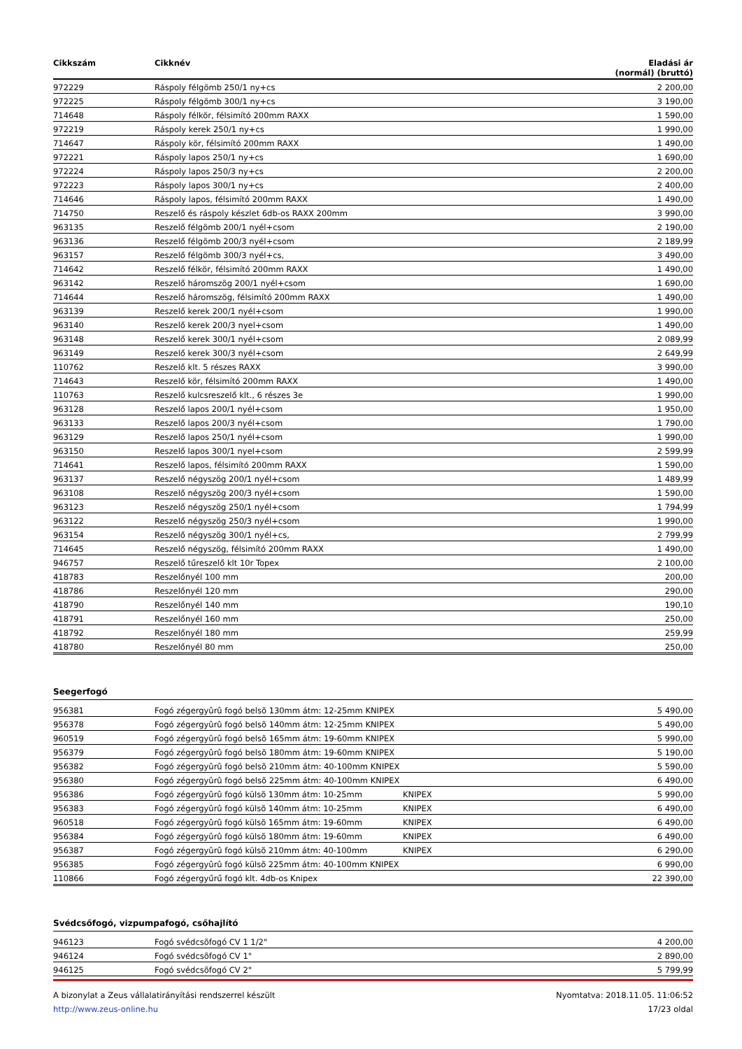| Cikkszám | Cikknév | | Eladási ár (normál) (bruttó) |
| --- | --- | --- | --- |
| 972229 | Ráspoly félgömb 250/1 ny+cs | | 2 200,00 |
| 972225 | Ráspoly félgömb 300/1 ny+cs | | 3 190,00 |
| 714648 | Ráspoly félkör, félsimító 200mm RAXX | | 1 590,00 |
| 972219 | Ráspoly kerek 250/1 ny+cs | | 1 990,00 |
| 714647 | Ráspoly kör, félsimító 200mm RAXX | | 1 490,00 |
| 972221 | Ráspoly lapos 250/1 ny+cs | | 1 690,00 |
| 972224 | Ráspoly lapos 250/3 ny+cs | | 2 200,00 |
| 972223 | Ráspoly lapos 300/1 ny+cs | | 2 400,00 |
| 714646 | Ráspoly lapos, félsimító 200mm RAXX | | 1 490,00 |
| 714750 | Reszelő és ráspoly készlet 6db-os RAXX 200mm | | 3 990,00 |
| 963135 | Reszelő félgömb 200/1 nyél+csom | | 2 190,00 |
| 963136 | Reszelő félgömb 200/3 nyél+csom | | 2 189,99 |
| 963157 | Reszelő félgömb 300/3 nyél+cs, | | 3 490,00 |
| 714642 | Reszelő félkör, félsimító 200mm RAXX | | 1 490,00 |
| 963142 | Reszelő háromszög 200/1 nyél+csom | | 1 690,00 |
| 714644 | Reszelő háromszög, félsimító 200mm RAXX | | 1 490,00 |
| 963139 | Reszelő kerek 200/1 nyél+csom | | 1 990,00 |
| 963140 | Reszelő kerek 200/3 nyel+csom | | 1 490,00 |
| 963148 | Reszelő kerek 300/1 nyél+csom | | 2 089,99 |
| 963149 | Reszelő kerek 300/3 nyél+csom | | 2 649,99 |
| 110762 | Reszelő klt. 5 részes RAXX | | 3 990,00 |
| 714643 | Reszelő kör, félsimító 200mm RAXX | | 1 490,00 |
| 110763 | Reszelő kulcsreszelő klt., 6 részes 3e | | 1 990,00 |
| 963128 | Reszelő lapos 200/1 nyél+csom | | 1 950,00 |
| 963133 | Reszelő lapos 200/3 nyél+csom | | 1 790,00 |
| 963129 | Reszelő lapos 250/1 nyél+csom | | 1 990,00 |
| 963150 | Reszelő lapos 300/1 nyel+csom | | 2 599,99 |
| 714641 | Reszelő lapos, félsimító 200mm RAXX | | 1 590,00 |
| 963137 | Reszelő négyszög 200/1 nyél+csom | | 1 489,99 |
| 963108 | Reszelő négyszög 200/3 nyél+csom | | 1 590,00 |
| 963123 | Reszelő négyszög 250/1 nyél+csom | | 1 794,99 |
| 963122 | Reszelő négyszög 250/3 nyél+csom | | 1 990,00 |
| 963154 | Reszelő négyszög 300/1 nyél+cs, | | 2 799,99 |
| 714645 | Reszelő négyszög, félsimító 200mm RAXX | | 1 490,00 |
| 946757 | Reszelő tűreszelő klt 10r Topex | | 2 100,00 |
| 418783 | Reszelőnyél 100 mm | | 200,00 |
| 418786 | Reszelőnyél 120 mm | | 290,00 |
| 418790 | Reszelőnyél 140 mm | | 190,10 |
| 418791 | Reszelőnyél 160 mm | | 250,00 |
| 418792 | Reszelőnyél 180 mm | | 259,99 |
| 418780 | Reszelőnyél 80 mm | | 250,00 |
Seegerfogó
| 956381 | Fogó zégergyûrû fogó belsõ 130mm átm: 12-25mm KNIPEX | | 5 490,00 |
| 956378 | Fogó zégergyûrû fogó belsõ 140mm átm: 12-25mm KNIPEX | | 5 490,00 |
| 960519 | Fogó zégergyûrû fogó belsõ 165mm átm: 19-60mm KNIPEX | | 5 990,00 |
| 956379 | Fogó zégergyûrû fogó belsõ 180mm átm: 19-60mm KNIPEX | | 5 190,00 |
| 956382 | Fogó zégergyûrû fogó belsõ 210mm átm: 40-100mm KNIPEX | | 5 590,00 |
| 956380 | Fogó zégergyûrû fogó belsõ 225mm átm: 40-100mm KNIPEX | | 6 490,00 |
| 956386 | Fogó zégergyûrû fogó külsõ 130mm átm: 10-25mm | KNIPEX | 5 990,00 |
| 956383 | Fogó zégergyûrû fogó külsõ 140mm átm: 10-25mm | KNIPEX | 6 490,00 |
| 960518 | Fogó zégergyûrû fogó külsõ 165mm átm: 19-60mm | KNIPEX | 6 490,00 |
| 956384 | Fogó zégergyûrû fogó külsõ 180mm átm: 19-60mm | KNIPEX | 6 490,00 |
| 956387 | Fogó zégergyûrû fogó külsõ 210mm átm: 40-100mm | KNIPEX | 6 290,00 |
| 956385 | Fogó zégergyûrû fogó külsõ 225mm átm: 40-100mm KNIPEX | | 6 990,00 |
| 110866 | Fogó zégergyűrű fogó klt. 4db-os Knipex | | 22 390,00 |
Svédcsőfogó, vizpumpafogó, csőhajlító
| 946123 | Fogó svédcsõfogó CV 1 1/2" | 4 200,00 |
| 946124 | Fogó svédcsõfogó CV 1" | 2 890,00 |
| 946125 | Fogó svédcsõfogó CV 2" | 5 799,99 |
A bizonylat a Zeus vállalatirányítási rendszerrel készült
http://www.zeus-online.hu
Nyomtatva: 2018.11.05. 11:06:52
17/23 oldal